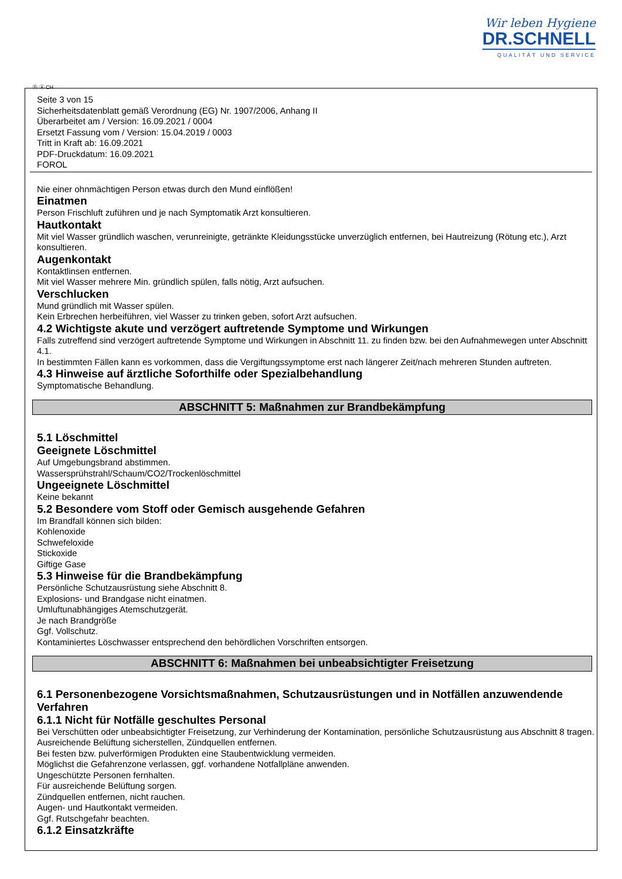Wir leben Hygiene
DR.SCHNELL
QUALITÄT UND SERVICE
Ⓓ Ⓐ CH
Seite 3 von 15
Sicherheitsdatenblatt gemäß Verordnung (EG) Nr. 1907/2006, Anhang II
Überarbeitet am / Version: 16.09.2021 / 0004
Ersetzt Fassung vom / Version: 15.04.2019 / 0003
Tritt in Kraft ab: 16.09.2021
PDF-Druckdatum: 16.09.2021
FOROL
Nie einer ohnmächtigen Person etwas durch den Mund einflößen!
Einatmen
Person Frischluft zuführen und je nach Symptomatik Arzt konsultieren.
Hautkontakt
Mit viel Wasser gründlich waschen, verunreinigte, getränkte Kleidungsstücke unverzüglich entfernen, bei Hautreizung (Rötung etc.), Arzt konsultieren.
Augenkontakt
Kontaktlinsen entfernen.
Mit viel Wasser mehrere Min. gründlich spülen, falls nötig, Arzt aufsuchen.
Verschlucken
Mund gründlich mit Wasser spülen.
Kein Erbrechen herbeiführen, viel Wasser zu trinken geben, sofort Arzt aufsuchen.
4.2 Wichtigste akute und verzögert auftretende Symptome und Wirkungen
Falls zutreffend sind verzögert auftretende Symptome und Wirkungen in Abschnitt 11. zu finden bzw. bei den Aufnahmewegen unter Abschnitt 4.1.
In bestimmten Fällen kann es vorkommen, dass die Vergiftungssymptome erst nach längerer Zeit/nach mehreren Stunden auftreten.
4.3 Hinweise auf ärztliche Soforthilfe oder Spezialbehandlung
Symptomatische Behandlung.
ABSCHNITT 5: Maßnahmen zur Brandbekämpfung
5.1 Löschmittel
Geeignete Löschmittel
Auf Umgebungsbrand abstimmen.
Wassersprühstrahl/Schaum/CO2/Trockenlöschmittel
Ungeeignete Löschmittel
Keine bekannt
5.2 Besondere vom Stoff oder Gemisch ausgehende Gefahren
Im Brandfall können sich bilden:
Kohlenoxide
Schwefeloxide
Stickoxide
Giftige Gase
5.3 Hinweise für die Brandbekämpfung
Persönliche Schutzausrüstung siehe Abschnitt 8.
Explosions- und Brandgase nicht einatmen.
Umluftunabhängiges Atemschutzgerät.
Je nach Brandgröße
Ggf. Vollschutz.
Kontaminiertes Löschwasser entsprechend den behördlichen Vorschriften entsorgen.
ABSCHNITT 6: Maßnahmen bei unbeabsichtigter Freisetzung
6.1 Personenbezogene Vorsichtsmaßnahmen, Schutzausrüstungen und in Notfällen anzuwendende Verfahren
6.1.1 Nicht für Notfälle geschultes Personal
Bei Verschütten oder unbeabsichtigter Freisetzung, zur Verhinderung der Kontamination, persönliche Schutzausrüstung aus Abschnitt 8 tragen.
Ausreichende Belüftung sicherstellen, Zündquellen entfernen.
Bei festen bzw. pulverförmigen Produkten eine Staubentwicklung vermeiden.
Möglichst die Gefahrenzone verlassen, ggf. vorhandene Notfallpläne anwenden.
Ungeschützte Personen fernhalten.
Für ausreichende Belüftung sorgen.
Zündquellen entfernen, nicht rauchen.
Augen- und Hautkontakt vermeiden.
Ggf. Rutschgefahr beachten.
6.1.2 Einsatzkräfte